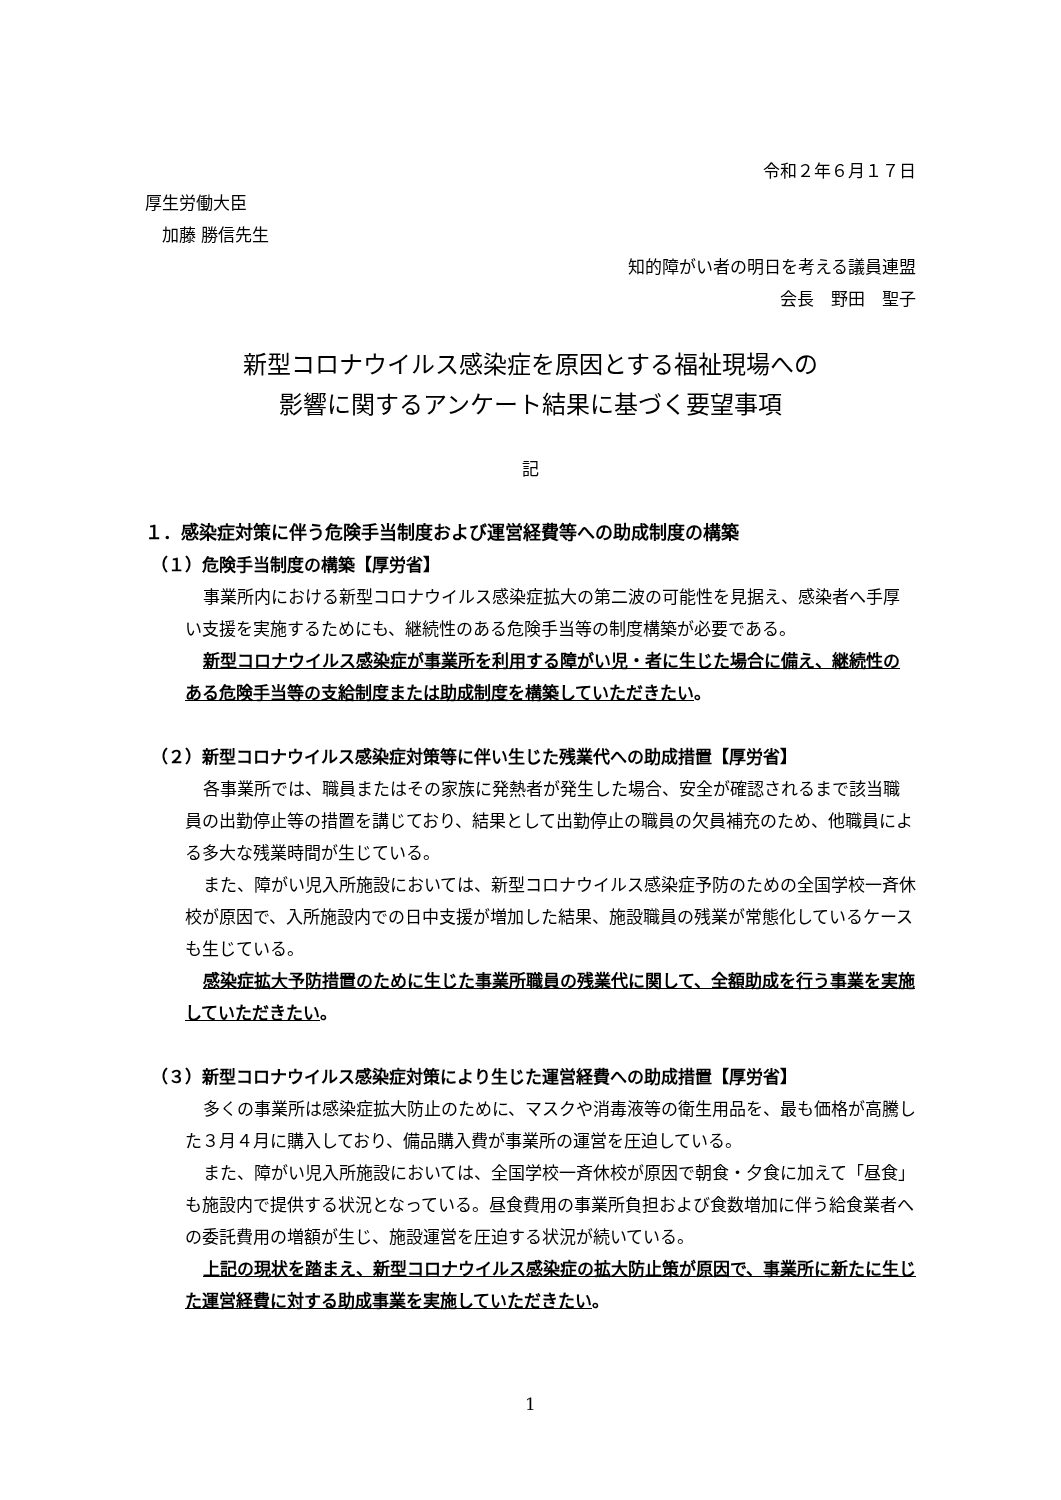令和２年６月１７日
厚生労働大臣
　加藤 勝信先生
知的障がい者の明日を考える議員連盟
会長　野田　聖子
新型コロナウイルス感染症を原因とする福祉現場への
影響に関するアンケート結果に基づく要望事項
記
１．感染症対策に伴う危険手当制度および運営経費等への助成制度の構築
（１）危険手当制度の構築【厚労省】
事業所内における新型コロナウイルス感染症拡大の第二波の可能性を見据え、感染者へ手厚い支援を実施するためにも、継続性のある危険手当等の制度構築が必要である。
新型コロナウイルス感染症が事業所を利用する障がい児・者に生じた場合に備え、継続性のある危険手当等の支給制度または助成制度を構築していただきたい。
（２）新型コロナウイルス感染症対策等に伴い生じた残業代への助成措置【厚労省】
各事業所では、職員またはその家族に発熱者が発生した場合、安全が確認されるまで該当職員の出勤停止等の措置を講じており、結果として出勤停止の職員の欠員補充のため、他職員による多大な残業時間が生じている。
また、障がい児入所施設においては、新型コロナウイルス感染症予防のための全国学校一斉休校が原因で、入所施設内での日中支援が増加した結果、施設職員の残業が常態化しているケースも生じている。
感染症拡大予防措置のために生じた事業所職員の残業代に関して、全額助成を行う事業を実施していただきたい。
（３）新型コロナウイルス感染症対策により生じた運営経費への助成措置【厚労省】
多くの事業所は感染症拡大防止のために、マスクや消毒液等の衛生用品を、最も価格が高騰した３月４月に購入しており、備品購入費が事業所の運営を圧迫している。
また、障がい児入所施設においては、全国学校一斉休校が原因で朝食・夕食に加えて「昼食」も施設内で提供する状況となっている。昼食費用の事業所負担および食数増加に伴う給食業者への委託費用の増額が生じ、施設運営を圧迫する状況が続いている。
上記の現状を踏まえ、新型コロナウイルス感染症の拡大防止策が原因で、事業所に新たに生じた運営経費に対する助成事業を実施していただきたい。
1